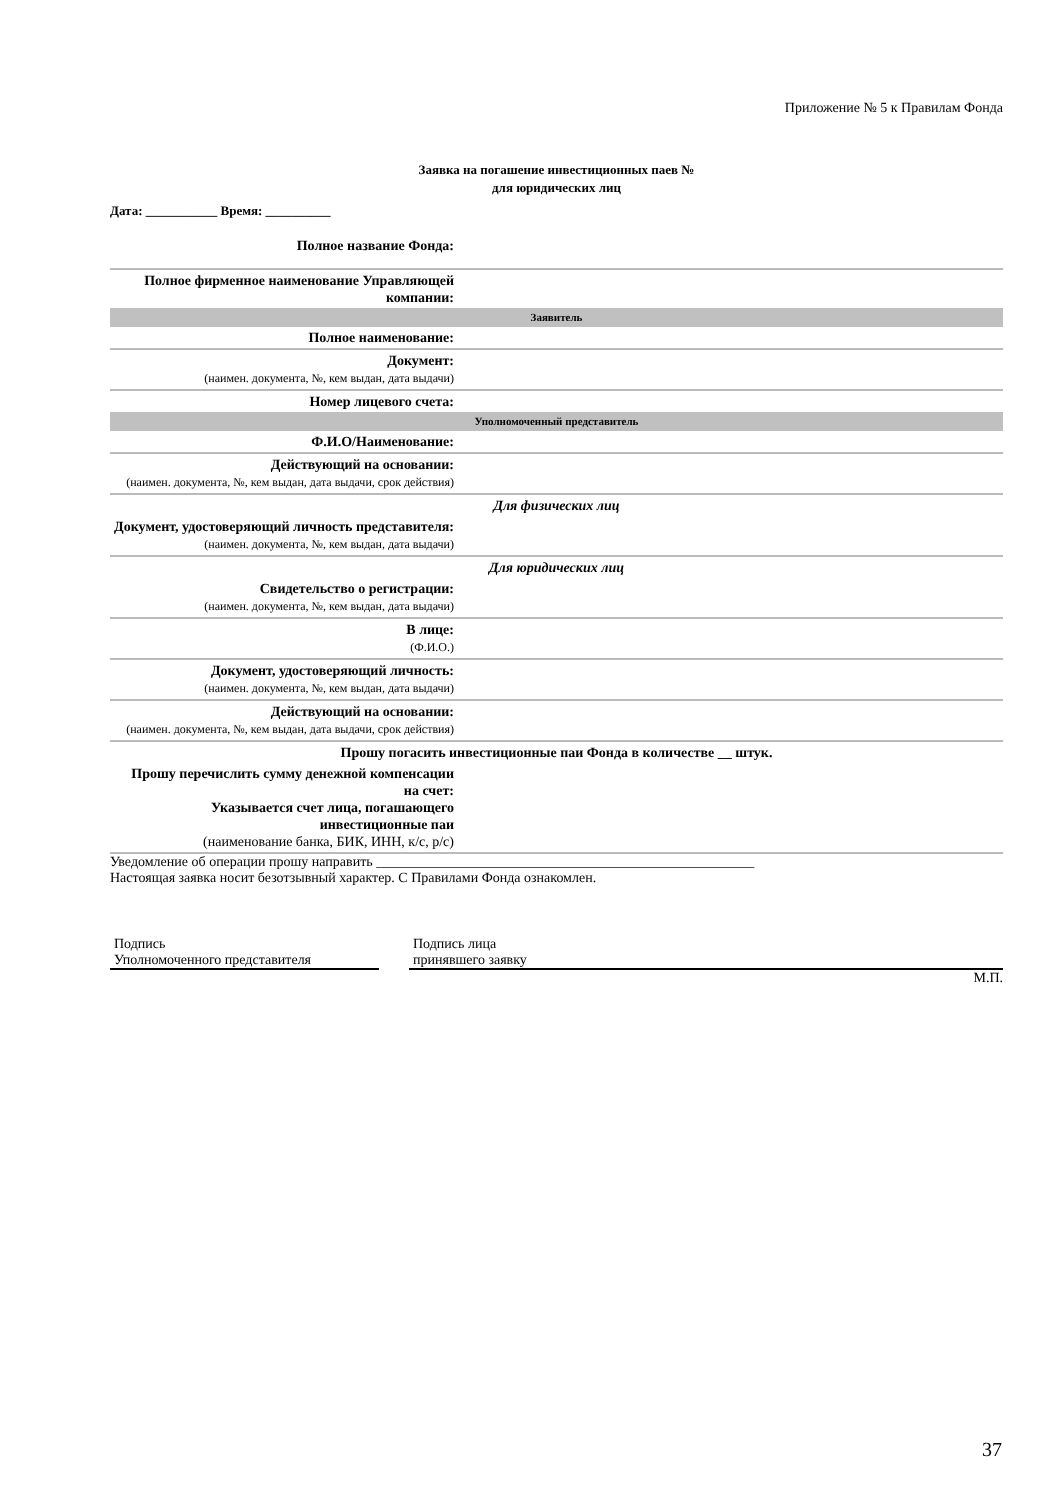Приложение № 5 к Правилам Фонда
Заявка на погашение инвестиционных паев №
для юридических лиц
Дата: ___________ Время: __________
| Полное название Фонда: | |
| Полное фирменное наименование Управляющей компании: | |
| Заявитель | |
| Полное наименование: | |
| Документ: (наимен. документа, №, кем выдан, дата выдачи) | |
| Номер лицевого счета: | |
| Уполномоченный представитель | |
| Ф.И.О/Наименование: | |
| Действующий на основании: (наимен. документа, №, кем выдан, дата выдачи, срок действия) | |
| Для физических лиц | |
| Документ, удостоверяющий личность представителя: (наимен. документа, №, кем выдан, дата выдачи) | |
| Для юридических лиц | |
| Свидетельство о регистрации: (наимен. документа, №, кем выдан, дата выдачи) | |
| В лице: (Ф.И.О.) | |
| Документ, удостоверяющий личность: (наимен. документа, №, кем выдан, дата выдачи) | |
| Действующий на основании: (наимен. документа, №, кем выдан, дата выдачи, срок действия) | |
| Прошу погасить инвестиционные паи Фонда в количестве __ штук. | |
| Прошу перечислить сумму денежной компенсации на счет: Указывается счет лица, погашающего инвестиционные паи (наименование банка, БИК, ИНН, к/с, р/с) | |
Уведомление об операции прошу направить ______________________________________________________
Настоящая заявка носит безотзывный характер. С Правилами Фонда ознакомлен.
Подпись
Уполномоченного представителя
Подпись лица
принявшего заявку
М.П.
37